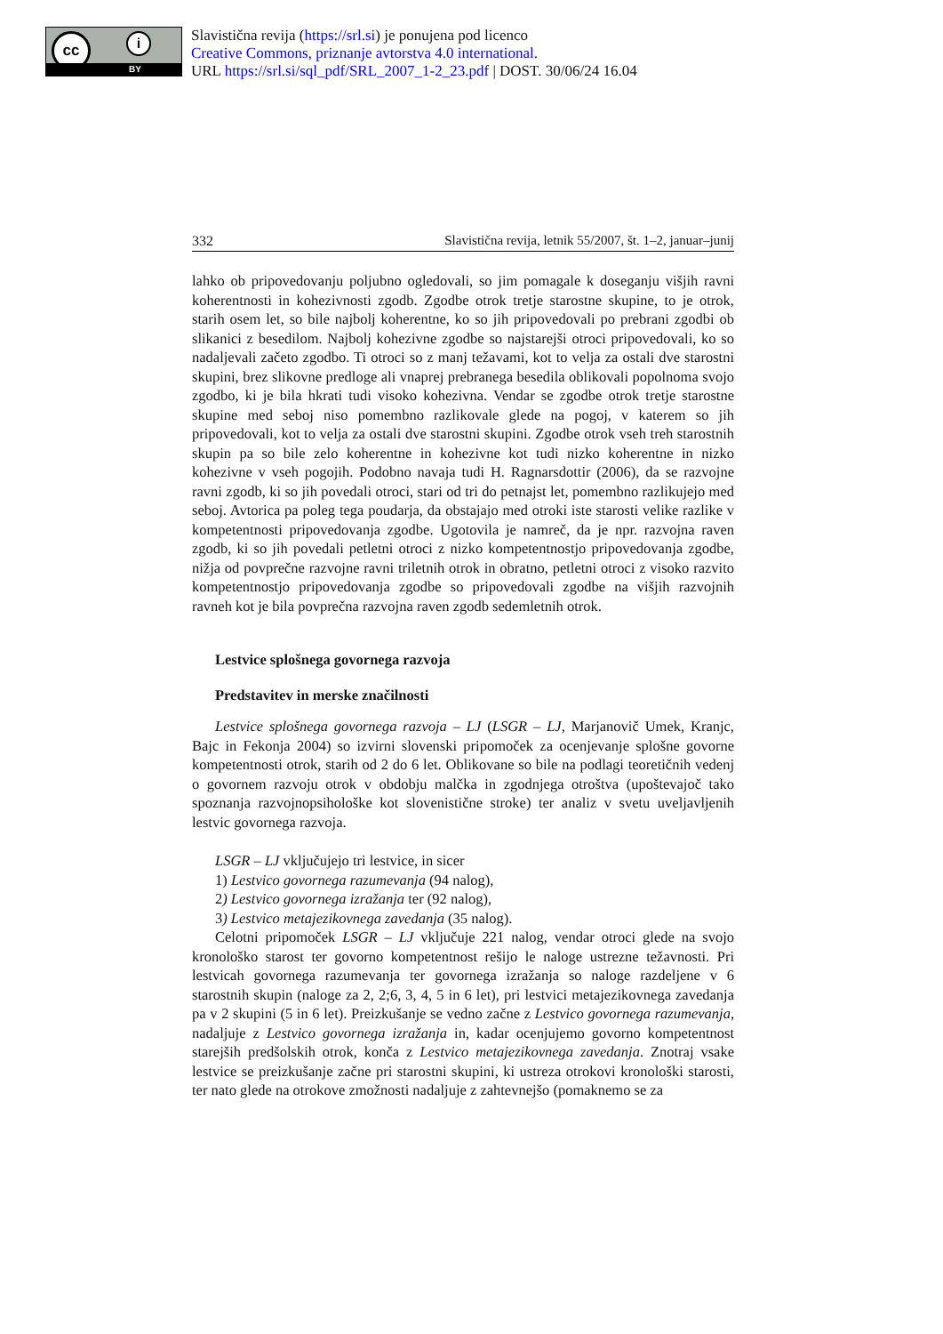cc i
BY
Slavistična revija (https://srl.si) je ponujena pod licenco
Creative Commons, priznanje avtorstva 4.0 international.
URL https://srl.si/sql_pdf/SRL_2007_1-2_23.pdf | DOST. 30/06/24 16.04
332 Slavistična revija, letnik 55/2007, št. 1–2, januar–junij
lahko ob pripovedovanju poljubno ogledovali, so jim pomagale k doseganju višjih ravni koherentnosti in kohezivnosti zgodb. Zgodbe otrok tretje starostne skupine, to je otrok, starih osem let, so bile najbolj koherentne, ko so jih pripovedovali po prebrani zgodbi ob slikanici z besedilom. Najbolj kohezivne zgodbe so najstarejši otroci pripovedovali, ko so nadaljevali začeto zgodbo. Ti otroci so z manj težavami, kot to velja za ostali dve starostni skupini, brez slikovne predloge ali vnaprej prebranega besedila oblikovali popolnoma svojo zgodbo, ki je bila hkrati tudi visoko kohezivna. Vendar se zgodbe otrok tretje starostne skupine med seboj niso pomembno razlikovale glede na pogoj, v katerem so jih pripovedovali, kot to velja za ostali dve starostni skupini. Zgodbe otrok vseh treh starostnih skupin pa so bile zelo koherentne in kohezivne kot tudi nizko koherentne in nizko kohezivne v vseh pogojih. Podobno navaja tudi H. Ragnarsdottir (2006), da se razvojne ravni zgodb, ki so jih povedali otroci, stari od tri do petnajst let, pomembno razlikujejo med seboj. Avtorica pa poleg tega poudarja, da obstajajo med otroki iste starosti velike razlike v kompetentnosti pripovedovanja zgodbe. Ugotovila je namreč, da je npr. razvojna raven zgodb, ki so jih povedali petletni otroci z nizko kompetentnostjo pripovedovanja zgodbe, nižja od povprečne razvojne ravni triletnih otrok in obratno, petletni otroci z visoko razvito kompetentnostjo pripovedovanja zgodbe so pripovedovali zgodbe na višjih razvojnih ravneh kot je bila povprečna razvojna raven zgodb sedemletnih otrok.
Lestvice splošnega govornega razvoja
Predstavitev in merske značilnosti
Lestvice splošnega govornega razvoja – LJ (LSGR – LJ, Marjanovič Umek, Kranjc, Bajc in Fekonja 2004) so izvirni slovenski pripomoček za ocenjevanje splošne govorne kompetentnosti otrok, starih od 2 do 6 let. Oblikovane so bile na podlagi teoretičnih vedenj o govornem razvoju otrok v obdobju malčka in zgodnjega otroštva (upoštevajoč tako spoznanja razvojnopsihološke kot slovenistične stroke) ter analiz v svetu uveljavljenih lestvic govornega razvoja.
LSGR – LJ vključujejo tri lestvice, in sicer
1) Lestvico govornega razumevanja (94 nalog),
2) Lestvico govornega izražanja ter (92 nalog),
3) Lestvico metajezikovnega zavedanja (35 nalog).
Celotni pripomoček LSGR – LJ vključuje 221 nalog, vendar otroci glede na svojo kronološko starost ter govorno kompetentnost rešijo le naloge ustrezne težavnosti. Pri lestvicah govornega razumevanja ter govornega izražanja so naloge razdeljene v 6 starostnih skupin (naloge za 2, 2;6, 3, 4, 5 in 6 let), pri lestvici metajezikovnega zavedanja pa v 2 skupini (5 in 6 let). Preizkušanje se vedno začne z Lestvico govornega razumevanja, nadaljuje z Lestvico govornega izražanja in, kadar ocenjujemo govorno kompetentnost starejših predšolskih otrok, konča z Lestvico metajezikovnega zavedanja. Znotraj vsake lestvice se preizkušanje začne pri starostni skupini, ki ustreza otrokovi kronološki starosti, ter nato glede na otrokove zmožnosti nadaljuje z zahtevnejšo (pomaknemo se za